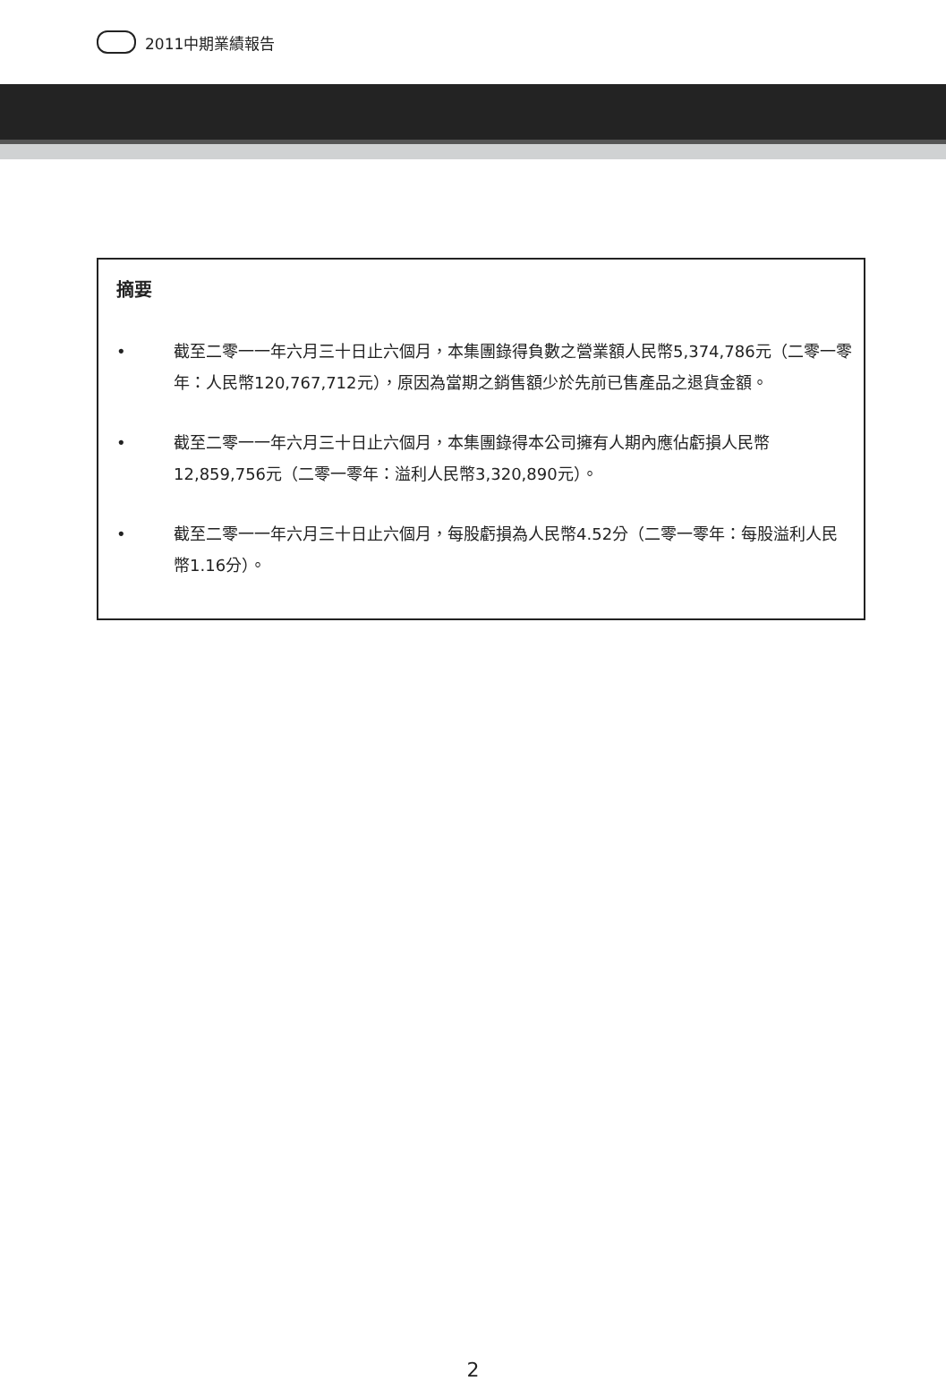2011中期業績報告
摘要
• 截至二零一一年六月三十日止六個月，本集團錄得負數之營業額人民幣5,374,786元（二零一零年：人民幣120,767,712元），原因為當期之銷售額少於先前已售產品之退貨金額。
• 截至二零一一年六月三十日止六個月，本集團錄得本公司擁有人期內應佔虧損人民幣12,859,756元（二零一零年：溢利人民幣3,320,890元）。
• 截至二零一一年六月三十日止六個月，每股虧損為人民幣4.52分（二零一零年：每股溢利人民幣1.16分）。
2